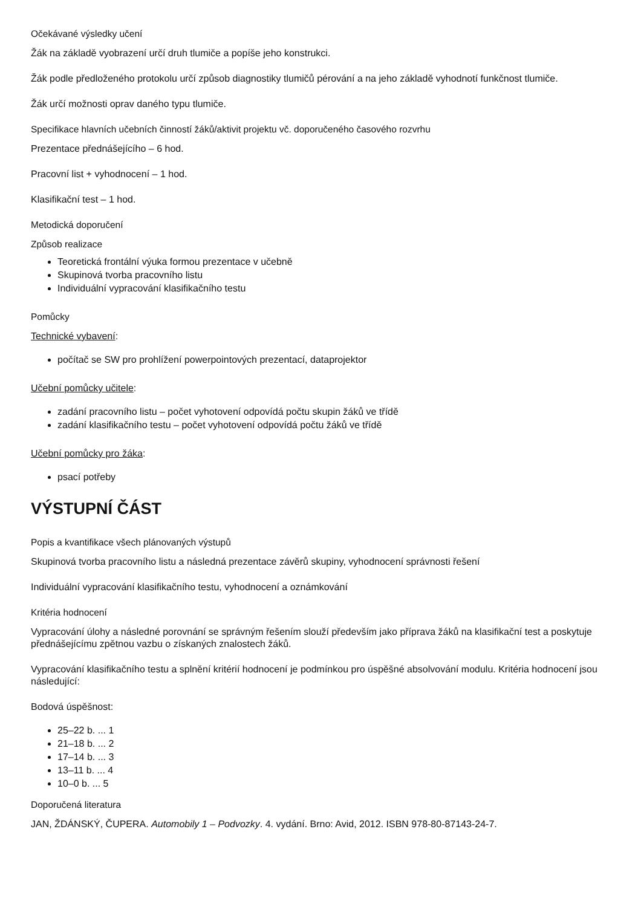Očekávané výsledky učení
Žák na základě vyobrazení určí druh tlumiče a popíše jeho konstrukci.
Žák podle předloženého protokolu určí způsob diagnostiky tlumičů pérování a na jeho základě vyhodnotí funkčnost tlumiče.
Žák určí možnosti oprav daného typu tlumiče.
Specifikace hlavních učebních činností žáků/aktivit projektu vč. doporučeného časového rozvrhu
Prezentace přednášejícího – 6 hod.
Pracovní list + vyhodnocení – 1 hod.
Klasifikační test – 1 hod.
Metodická doporučení
Způsob realizace
Teoretická frontální výuka formou prezentace v učebně
Skupinová tvorba pracovního listu
Individuální vypracování klasifikačního testu
Pomůcky
Technické vybavení:
počítač se SW pro prohlížení powerpointových prezentací, dataprojektor
Učební pomůcky učitele:
zadání pracovního listu – počet vyhotovení odpovídá počtu skupin žáků ve třídě
zadání klasifikačního testu – počet vyhotovení odpovídá počtu žáků ve třídě
Učební pomůcky pro žáka:
psací potřeby
VÝSTUPNÍ ČÁST
Popis a kvantifikace všech plánovaných výstupů
Skupinová tvorba pracovního listu a následná prezentace závěrů skupiny, vyhodnocení správnosti řešení
Individuální vypracování klasifikačního testu, vyhodnocení a oznámkování
Kritéria hodnocení
Vypracování úlohy a následné porovnání se správným řešením slouží především jako příprava žáků na klasifikační test a poskytuje přednášejícímu zpětnou vazbu o získaných znalostech žáků.
Vypracování klasifikačního testu a splnění kritérií hodnocení je podmínkou pro úspěšné absolvování modulu. Kritéria hodnocení jsou následující:
Bodová úspěšnost:
25–22 b. ... 1
21–18 b. ... 2
17–14 b. ... 3
13–11 b. ... 4
10–0 b. ... 5
Doporučená literatura
JAN, ŽDÁNSKÝ, ČUPERA. Automobily 1 – Podvozky. 4. vydání. Brno: Avid, 2012. ISBN 978-80-87143-24-7.